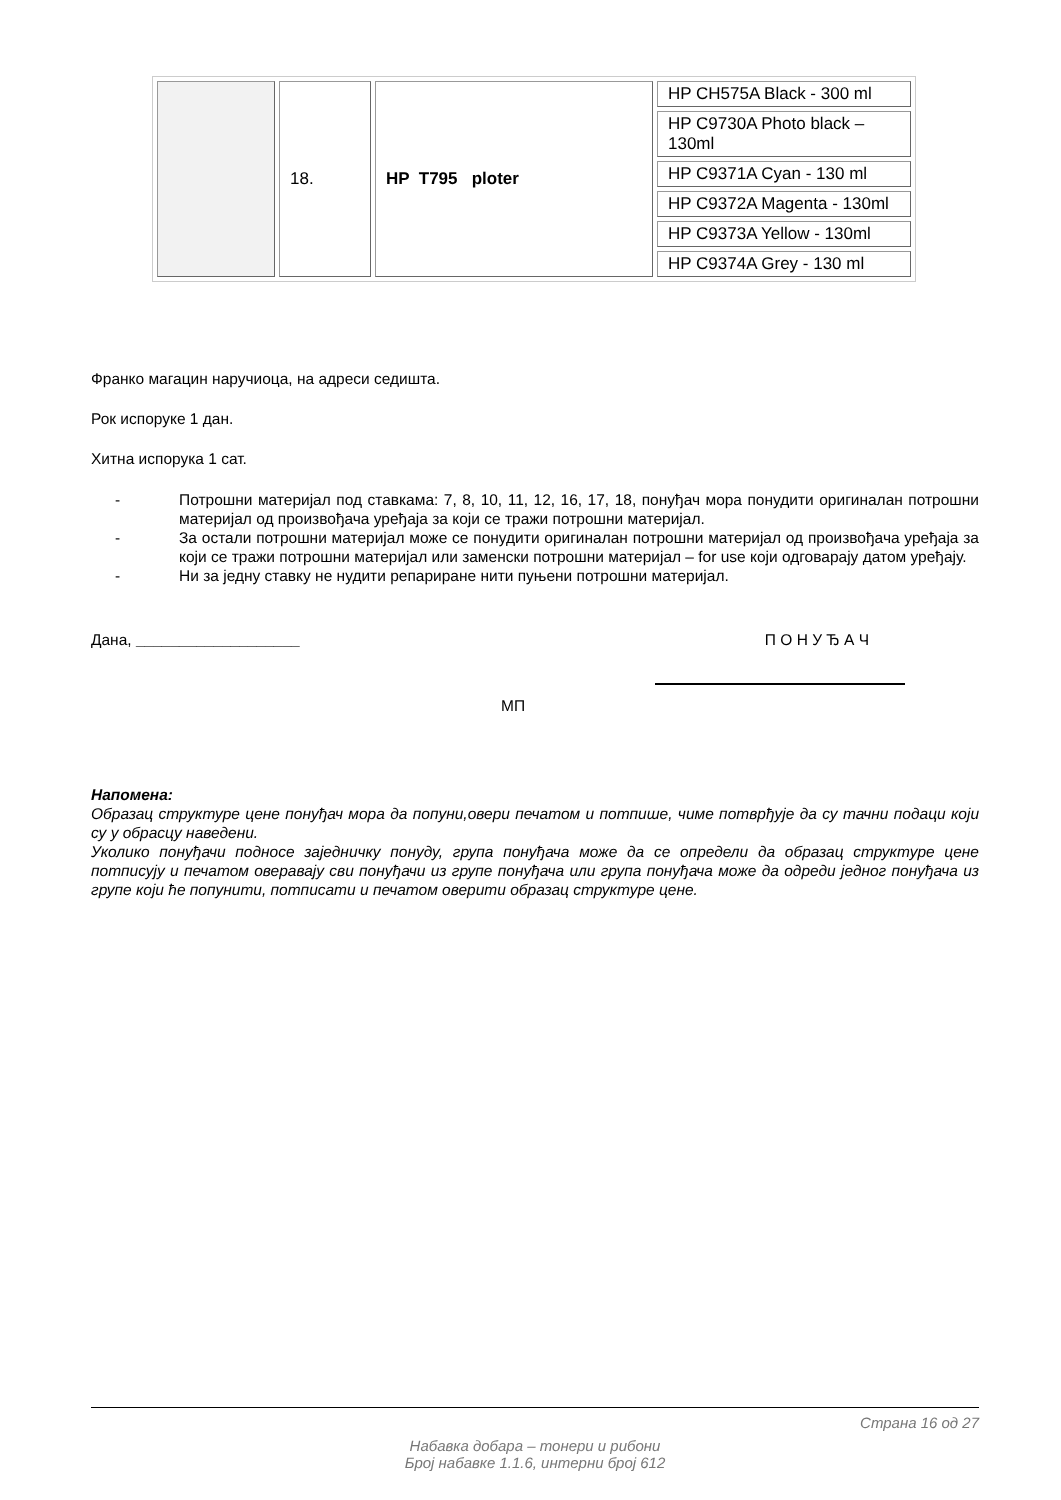| | 18. | HP T795 ploter | HP CH575A Black - 300 ml |
| | | | HP C9730A Photo black – 130ml |
| | | | HP C9371A Cyan - 130 ml |
| | | | HP C9372A Magenta - 130ml |
| | | | HP C9373A Yellow - 130ml |
| | | | HP C9374A Grey - 130 ml |
Франко магацин наручиоца, на адреси седишта.
Рок испоруке 1 дан.
Хитна испорука 1 сат.
- Потрошни материјал под ставкама: 7, 8, 10, 11, 12, 16, 17, 18, понуђач мора понудити оригиналан потрошни материјал од произвођача уређаја за који се тражи потрошни материјал.
- За остали потрошни материјал може се понудити оригиналан потрошни материјал од произвођача уређаја за који се тражи потрошни материјал или заменски потрошни материјал – for use који одговарају датом уређају.
- Ни за једну ставку не нудити репариране нити пуњени потрошни материјал.
Дана, ___________________ П О Н У Ђ А Ч
МП
Напомена:
Образац структуре цене понуђач мора да попуни,овери печатом и потпише, чиме потврђује да су тачни подаци који су у обрасцу наведени.
Уколико понуђачи подносе заједничку понуду, група понуђача може да се определи да образац структуре цене потписују и печатом оверавају сви понуђачи из групе понуђача или група понуђача може да одреди једног понуђача из групе који ће попунити, потписати и печатом оверити образац структуре цене.
Страна 16 од 27
Набавка добара – тонери и рибони
Број набавке 1.1.6, интерни број 612